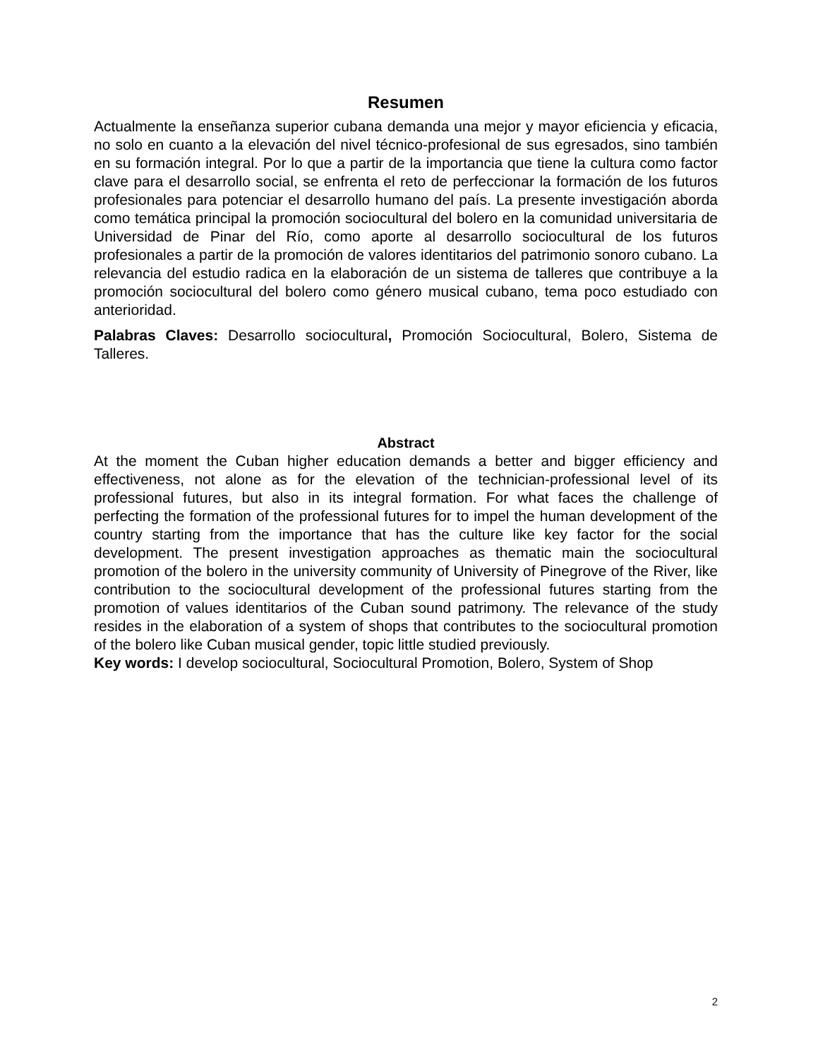Resumen
Actualmente la enseñanza superior cubana demanda una mejor y mayor eficiencia y eficacia, no solo en cuanto a la elevación del nivel técnico-profesional de sus egresados, sino también en su formación integral. Por lo que a partir de la importancia que tiene la cultura como factor clave para el desarrollo social, se enfrenta el reto de perfeccionar la formación de los futuros profesionales para potenciar el desarrollo humano del país. La presente investigación aborda como temática principal la promoción sociocultural del bolero en la comunidad universitaria de Universidad de Pinar del Río, como aporte al desarrollo sociocultural de los futuros profesionales a partir de la promoción de valores identitarios del patrimonio sonoro cubano. La relevancia del estudio radica en la elaboración de un sistema de talleres que contribuye a la promoción sociocultural del bolero como género musical cubano, tema poco estudiado con anterioridad.
Palabras Claves: Desarrollo sociocultural, Promoción Sociocultural, Bolero, Sistema de Talleres.
Abstract
At the moment the Cuban higher education demands a better and bigger efficiency and effectiveness, not alone as for the elevation of the technician-professional level of its professional futures, but also in its integral formation. For what faces the challenge of perfecting the formation of the professional futures for to impel the human development of the country starting from the importance that has the culture like key factor for the social development. The present investigation approaches as thematic main the sociocultural promotion of the bolero in the university community of University of Pinegrove of the River, like contribution to the sociocultural development of the professional futures starting from the promotion of values identitarios of the Cuban sound patrimony. The relevance of the study resides in the elaboration of a system of shops that contributes to the sociocultural promotion of the bolero like Cuban musical gender, topic little studied previously.
Key words: I develop sociocultural, Sociocultural Promotion, Bolero, System of Shop
2